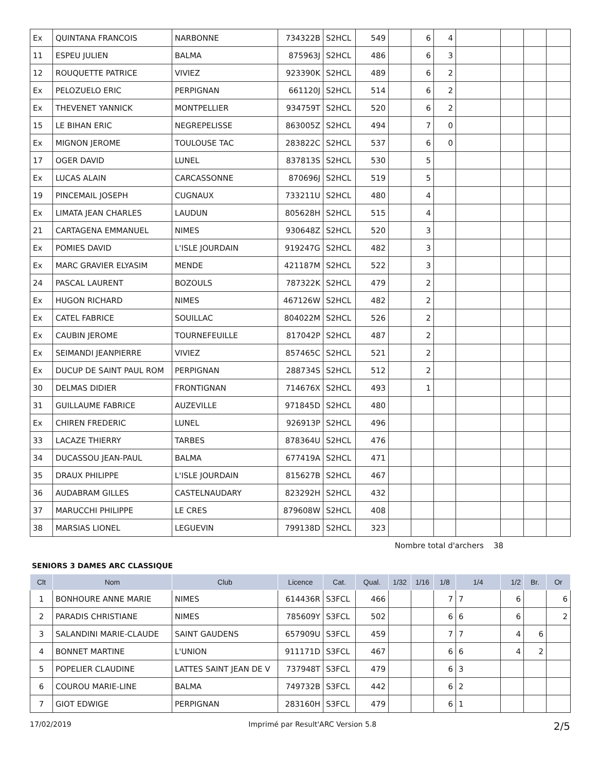| Ex | QUINTANA FRANCOIS | NARBONNE | 734322B | S2HCL | 549 | | 6 | 4 | | | | |
| 11 | ESPEU JULIEN | BALMA | 875963J | S2HCL | 486 | | 6 | 3 | | | | |
| 12 | ROUQUETTE PATRICE | VIVIEZ | 923390K | S2HCL | 489 | | 6 | 2 | | | | |
| Ex | PELOZUELO ERIC | PERPIGNAN | 661120J | S2HCL | 514 | | 6 | 2 | | | | |
| Ex | THEVENET YANNICK | MONTPELLIER | 934759T | S2HCL | 520 | | 6 | 2 | | | | |
| 15 | LE BIHAN ERIC | NEGREPELISSE | 863005Z | S2HCL | 494 | | 7 | 0 | | | | |
| Ex | MIGNON JEROME | TOULOUSE TAC | 283822C | S2HCL | 537 | | 6 | 0 | | | | |
| 17 | OGER DAVID | LUNEL | 837813S | S2HCL | 530 | | 5 | | | | | |
| Ex | LUCAS ALAIN | CARCASSONNE | 870696J | S2HCL | 519 | | 5 | | | | | |
| 19 | PINCEMAIL JOSEPH | CUGNAUX | 733211U | S2HCL | 480 | | 4 | | | | | |
| Ex | LIMATA JEAN CHARLES | LAUDUN | 805628H | S2HCL | 515 | | 4 | | | | | |
| 21 | CARTAGENA EMMANUEL | NIMES | 930648Z | S2HCL | 520 | | 3 | | | | | |
| Ex | POMIES DAVID | L'ISLE JOURDAIN | 919247G | S2HCL | 482 | | 3 | | | | | |
| Ex | MARC GRAVIER ELYASIM | MENDE | 421187M | S2HCL | 522 | | 3 | | | | | |
| 24 | PASCAL LAURENT | BOZOULS | 787322K | S2HCL | 479 | | 2 | | | | | |
| Ex | HUGON RICHARD | NIMES | 467126W | S2HCL | 482 | | 2 | | | | | |
| Ex | CATEL FABRICE | SOUILLAC | 804022M | S2HCL | 526 | | 2 | | | | | |
| Ex | CAUBIN JEROME | TOURNEFEUILLE | 817042P | S2HCL | 487 | | 2 | | | | | |
| Ex | SEIMANDI JEANPIERRE | VIVIEZ | 857465C | S2HCL | 521 | | 2 | | | | | |
| Ex | DUCUP DE SAINT PAUL ROM | PERPIGNAN | 288734S | S2HCL | 512 | | 2 | | | | | |
| 30 | DELMAS DIDIER | FRONTIGNAN | 714676X | S2HCL | 493 | | 1 | | | | | |
| 31 | GUILLAUME FABRICE | AUZEVILLE | 971845D | S2HCL | 480 | | | | | | | |
| Ex | CHIREN FREDERIC | LUNEL | 926913P | S2HCL | 496 | | | | | | | |
| 33 | LACAZE THIERRY | TARBES | 878364U | S2HCL | 476 | | | | | | | |
| 34 | DUCASSOU JEAN-PAUL | BALMA | 677419A | S2HCL | 471 | | | | | | | |
| 35 | DRAUX PHILIPPE | L'ISLE JOURDAIN | 815627B | S2HCL | 467 | | | | | | | |
| 36 | AUDABRAM GILLES | CASTELNAUDARY | 823292H | S2HCL | 432 | | | | | | | |
| 37 | MARUCCHI PHILIPPE | LE CRES | 879608W | S2HCL | 408 | | | | | | | |
| 38 | MARSIAS LIONEL | LEGUEVIN | 799138D | S2HCL | 323 | | | | | | | |
Nombre total d'archers 38
SENIORS 3 DAMES ARC CLASSIQUE
| Clt | Nom | Club | Licence | Cat. | Qual. | 1/32 | 1/16 | 1/8 | 1/4 | 1/2 | Br. | Or |
| --- | --- | --- | --- | --- | --- | --- | --- | --- | --- | --- | --- | --- |
| 1 | BONHOURE ANNE MARIE | NIMES | 614436R | S3FCL | 466 | | | 7 | 7 | 6 | | 6 |
| 2 | PARADIS CHRISTIANE | NIMES | 785609Y | S3FCL | 502 | | | 6 | 6 | 6 | | 2 |
| 3 | SALANDINI MARIE-CLAUDE | SAINT GAUDENS | 657909U | S3FCL | 459 | | | 7 | 7 | 4 | 6 | |
| 4 | BONNET MARTINE | L'UNION | 911171D | S3FCL | 467 | | | 6 | 6 | 4 | 2 | |
| 5 | POPELIER CLAUDINE | LATTES SAINT JEAN DE V | 737948T | S3FCL | 479 | | | 6 | 3 | | | |
| 6 | COUROU MARIE-LINE | BALMA | 749732B | S3FCL | 442 | | | 6 | 2 | | | |
| 7 | GIOT EDWIGE | PERPIGNAN | 283160H | S3FCL | 479 | | | 6 | 1 | | | |
17/02/2019 Imprimé par Result'ARC Version 5.8 2/5